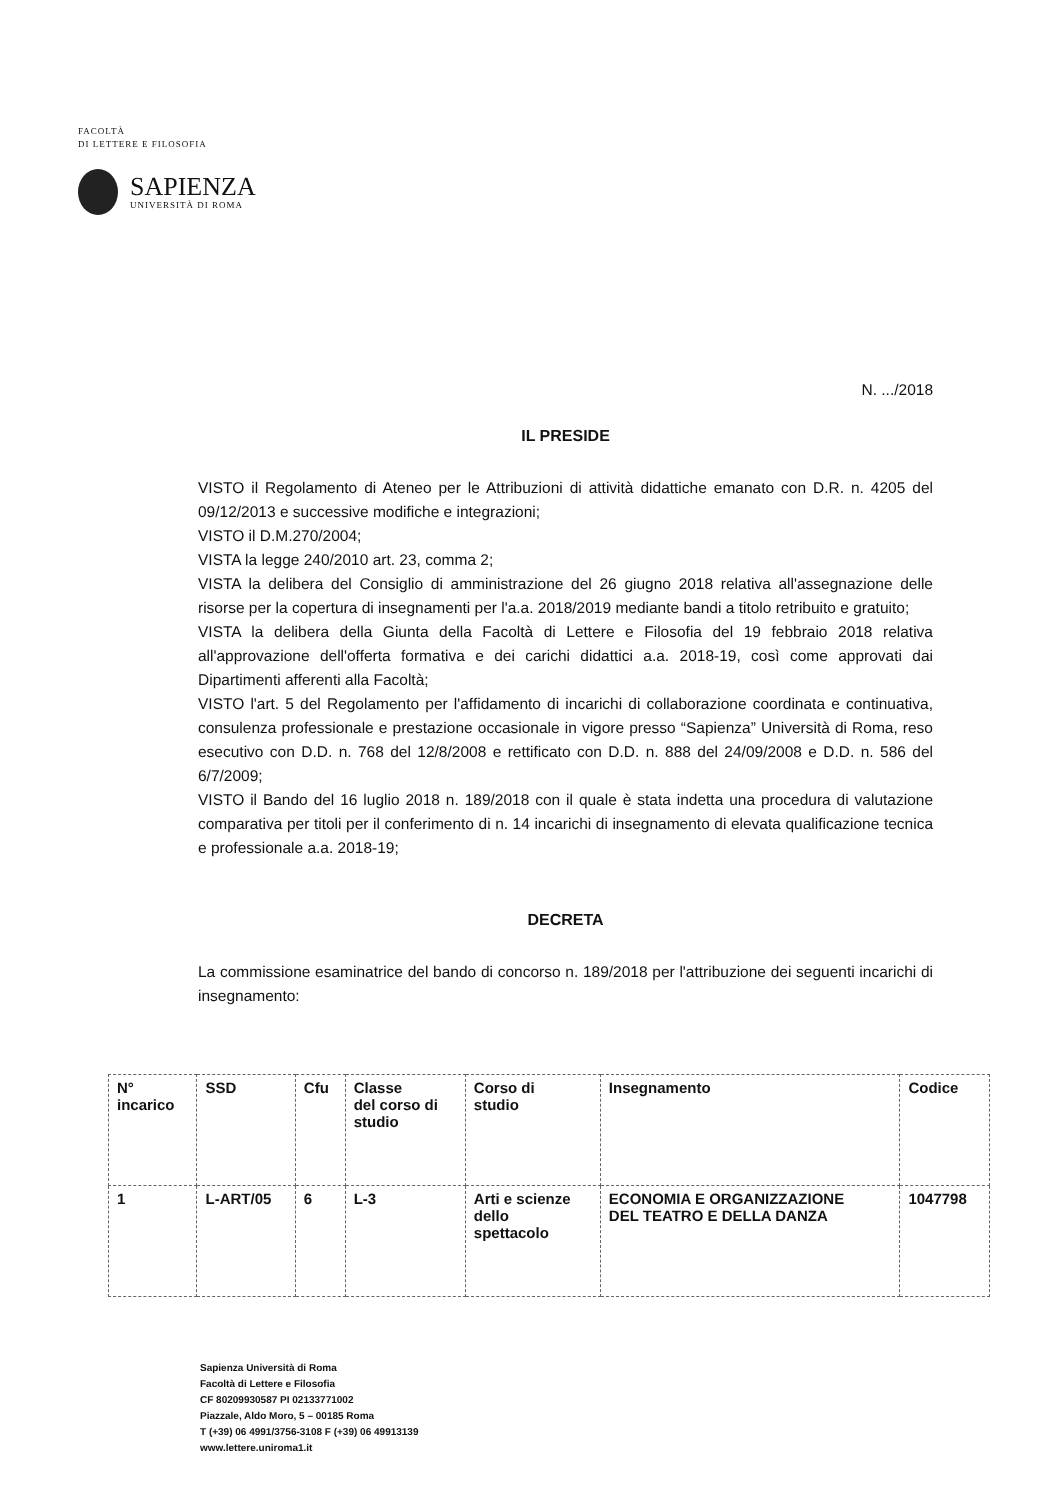FACOLTÀ
DI LETTERE E FILOSOFIA
SAPIENZA
UNIVERSITÀ DI ROMA
N. .../2018
IL PRESIDE
VISTO il Regolamento di Ateneo per le Attribuzioni di attività didattiche emanato con D.R. n. 4205 del 09/12/2013 e successive modifiche e integrazioni;
VISTO il D.M.270/2004;
VISTA la legge 240/2010 art. 23, comma 2;
VISTA la delibera del Consiglio di amministrazione del 26 giugno 2018 relativa all'assegnazione delle risorse per la copertura di insegnamenti per l'a.a. 2018/2019 mediante bandi a titolo retribuito e gratuito;
VISTA la delibera della Giunta della Facoltà di Lettere e Filosofia del 19 febbraio 2018 relativa all'approvazione dell'offerta formativa e dei carichi didattici a.a. 2018-19, così come approvati dai Dipartimenti afferenti alla Facoltà;
VISTO l'art. 5 del Regolamento per l'affidamento di incarichi di collaborazione coordinata e continuativa, consulenza professionale e prestazione occasionale in vigore presso “Sapienza” Università di Roma, reso esecutivo con D.D. n. 768 del 12/8/2008 e rettificato con D.D. n. 888 del 24/09/2008 e D.D. n. 586 del 6/7/2009;
VISTO il Bando del 16 luglio 2018 n. 189/2018 con il quale è stata indetta una procedura di valutazione comparativa per titoli per il conferimento di n. 14 incarichi di insegnamento di elevata qualificazione tecnica e professionale a.a. 2018-19;
DECRETA
La commissione esaminatrice del bando di concorso n. 189/2018 per l'attribuzione dei seguenti incarichi di insegnamento:
| N° incarico | SSD | Cfu | Classe del corso di studio | Corso di studio | Insegnamento | Codice |
| --- | --- | --- | --- | --- | --- | --- |
| 1 | L-ART/05 | 6 | L-3 | Arti e scienze dello spettacolo | ECONOMIA E ORGANIZZAZIONE DEL TEATRO E DELLA DANZA | 1047798 |
Sapienza Università di Roma
Facoltà di Lettere e Filosofia
CF 80209930587 PI 02133771002
Piazzale, Aldo Moro, 5 – 00185 Roma
T (+39) 06 4991/3756-3108 F (+39) 06 49913139
www.lettere.uniroma1.it